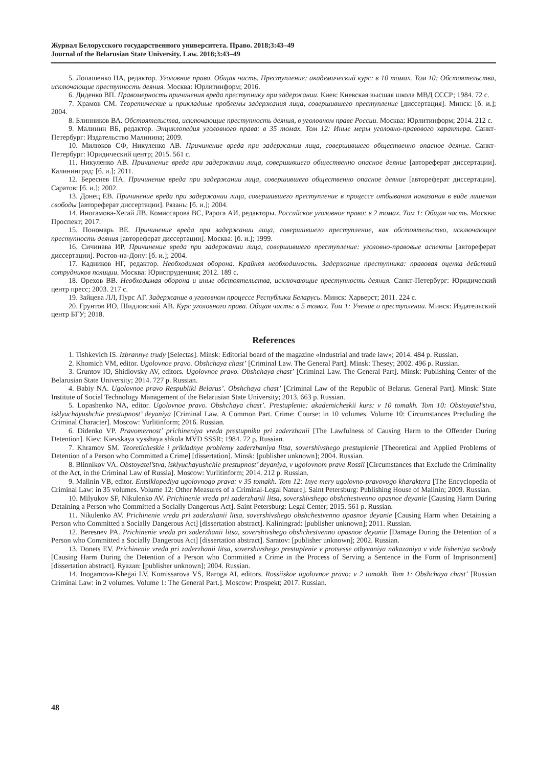Журнал Белорусского государственного университета. Право. 2018;3:43–49
Journal of the Belarusian State University. Law. 2018;3:43–49
5. Лопашенко НА, редактор. Уголовное право. Общая часть. Преступление: академический курс: в 10 томах. Том 10: Обстоятельства, исключающие преступность деяния. Москва: Юрлитинформ; 2016.
6. Диденко ВП. Правомерность причинения вреда преступнику при задержании. Киев: Киевская высшая школа МВД СССР; 1984. 72 с.
7. Храмов СМ. Теоретические и прикладные проблемы задержания лица, совершившего преступление [диссертация]. Минск: [б. и.]; 2004.
8. Блинников ВА. Обстоятельства, исключающие преступность деяния, в уголовном праве России. Москва: Юрлитинформ; 2014. 212 с.
9. Малинин ВБ, редактор. Энциклопедия уголовного права: в 35 томах. Том 12: Иные меры уголовно-правового характера. Санкт-Петербург: Издательство Малинина; 2009.
10. Милюков СФ, Никуленко АВ. Причинение вреда при задержании лица, совершившего общественно опасное деяние. Санкт-Петербург: Юридический центр; 2015. 561 с.
11. Никуленко АВ. Причинение вреда при задержании лица, совершившего общественно опасное деяние [автореферат диссертации]. Калининград: [б. и.]; 2011.
12. Береснев ПА. Причинение вреда при задержании лица, совершившего общественно опасное деяние [автореферат диссертации]. Саратов: [б. и.]; 2002.
13. Донец ЕВ. Причинение вреда при задержании лица, совершившего преступление в процессе отбывания наказания в виде лишения свободы [автореферат диссертации]. Рязань: [б. и.]; 2004.
14. Иногамова-Хегай ЛВ, Комиссарова ВС, Рарога АИ, редакторы. Российское уголовное право: в 2 томах. Том 1: Общая часть. Москва: Проспект; 2017.
15. Пономарь ВЕ. Причинение вреда при задержании лица, совершившего преступление, как обстоятельство, исключающее преступность деяния [автореферат диссертации]. Москва: [б. и.]; 1999.
16. Сичинава ИР. Причинение вреда при задержании лица, совершившего преступление: уголовно-правовые аспекты [автореферат диссертации]. Ростов-на-Дону: [б. и.]; 2004.
17. Кадников НГ, редактор. Необходимая оборона. Крайняя необходимость. Задержание преступника: правовая оценка действий сотрудников полиции. Москва: Юриспруденция; 2012. 189 с.
18. Орехов ВВ. Необходимая оборона и иные обстоятельства, исключающие преступность деяния. Санкт-Петербург: Юридический центр пресс; 2003. 217 с.
19. Зайцева ЛЛ, Пурс АГ. Задержание в уголовном процессе Республики Беларусь. Минск: Харверст; 2011. 224 с.
20. Грунтов ИО, Шидловский АВ. Курс уголовного права. Общая часть: в 5 томах. Том 1: Учение о преступлении. Минск: Издательский центр БГУ; 2018.
References
1. Tishkevich IS. Izbrannye trudy [Selectas]. Minsk: Editorial board of the magazine «Industrial and trade law»; 2014. 484 p. Russian.
2. Khomich VM, editor. Ugolovnoe pravo. Obshchaya chast’ [Criminal Law. The General Part]. Minsk: Thesey; 2002. 496 p. Russian.
3. Gruntov IO, Shidlovsky AV, editors. Ugolovnoe pravo. Obshchaya chast’ [Criminal Law. The General Part]. Minsk: Publishing Center of the Belarusian State University; 2014. 727 p. Russian.
4. Babiy NA. Ugolovnoe pravo Respubliki Belarus’. Obshchaya chast’ [Criminal Law of the Republic of Belarus. General Part]. Minsk: State Institute of Social Technology Management of the Belarusian State University; 2013. 663 p. Russian.
5. Lopashenko NA, editor. Ugolovnoe pravo. Obshchaya chast’. Prestuplenie: akademicheskii kurs: v 10 tomakh. Tom 10: Obstoyatel’stva, isklyuchayushchie prestupnost’ deyaniya [Criminal Law. A Common Part. Crime: Course: in 10 volumes. Volume 10: Circumstances Precluding the Criminal Character]. Moscow: Yurlitinform; 2016. Russian.
6. Didenko VP. Pravomernost’ prichineniya vreda prestupniku pri zaderzhanii [The Lawfulness of Causing Harm to the Offender During Detention]. Kiev: Kievskaya vysshaya shkola MVD SSSR; 1984. 72 p. Russian.
7. Khramov SM. Teoreticheskie i prikladnye problemy zaderzhaniya litsa, sovershivshego prestuplenie [Theoretical and Applied Problems of Detention of a Person who Committed a Crime] [dissertation]. Minsk: [publisher unknown]; 2004. Russian.
8. Blinnikov VA. Obstoyatel’stva, isklyuchayushchie prestupnost’ deyaniya, v ugolovnom prave Rossii [Circumstances that Exclude the Criminality of the Act, in the Criminal Law of Russia]. Moscow: Yurlitinform; 2014. 212 p. Russian.
9. Malinin VB, editor. Entsiklopediya ugolovnogo prava: v 35 tomakh. Tom 12: Inye mery ugolovno-pravovogo kharaktera [The Encyclopedia of Criminal Law: in 35 volumes. Volume 12: Other Measures of a Criminal-Legal Nature]. Saint Petersburg: Publishing House of Malinin; 2009. Russian.
10. Milyukov SF, Nikulenko AV. Prichinenie vreda pri zaderzhanii litsa, sovershivshego obshchestvenno opasnoe deyanie [Causing Harm During Detaining a Person who Committed a Socially Dangerous Act]. Saint Petersburg: Legal Center; 2015. 561 p. Russian.
11. Nikulenko AV. Prichinenie vreda pri zaderzhanii litsa, sovershivshego obshchestvenno opasnoe deyanie [Causing Harm when Detaining a Person who Committed a Socially Dangerous Act] [dissertation abstract]. Kaliningrad: [publisher unknown]; 2011. Russian.
12. Beresnev PA. Prichinenie vreda pri zaderzhanii litsa, sovershivshego obshchestvenno opasnoe deyanie [Damage During the Detention of a Person who Committed a Socially Dangerous Act] [dissertation abstract]. Saratov: [publisher unknown]; 2002. Russian.
13. Donets EV. Prichinenie vreda pri zaderzhanii litsa, sovershivshego prestuplenie v protsesse otbyvaniya nakazaniya v vide lisheniya svobody [Causing Harm During the Detention of a Person who Committed a Crime in the Process of Serving a Sentence in the Form of Imprisonment] [dissertation abstract]. Ryazan: [publisher unknown]; 2004. Russian.
14. Inogamova-Khegai LV, Komissarova VS, Raroga AI, editors. Rossiiskoe ugolovnoe pravo: v 2 tomakh. Tom 1: Obshchaya chast’ [Russian Criminal Law: in 2 volumes. Volume 1: The General Part.]. Moscow: Prospekt; 2017. Russian.
48